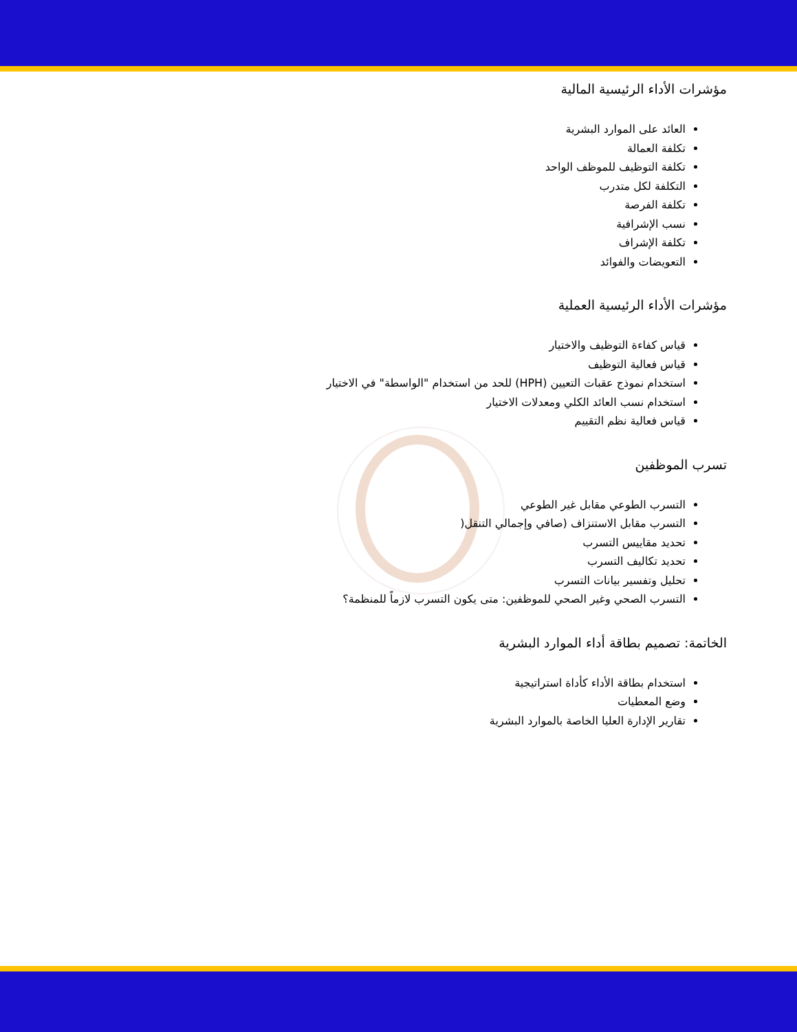مؤشرات الأداء الرئيسية المالية
العائد على الموارد البشرية
تكلفة العمالة
تكلفة التوظيف للموظف الواحد
التكلفة لكل متدرب
تكلفة الفرصة
نسب الإشرافية
تكلفة الإشراف
التعويضات والفوائد
مؤشرات الأداء الرئيسية العملية
قياس كفاءة التوظيف والاختيار
قياس فعالية التوظيف
استخدام نموذج عقبات التعيين (HPH) للحد من استخدام "الواسطة" في الاختيار
استخدام نسب العائد الكلي ومعدلات الاختيار
قياس فعالية نظم التقييم
تسرب الموظفين
التسرب الطوعي مقابل غير الطوعي
التسرب مقابل الاستنزاف (صافي وإجمالي التنقل(
تحديد مقاييس التسرب
تحديد تكاليف التسرب
تحليل وتفسير بيانات التسرب
التسرب الصحي وغير الصحي للموظفين: متى يكون التسرب لازماً للمنظمة؟
الخاتمة: تصميم بطاقة أداء الموارد البشرية
استخدام بطاقة الأداء كأداة استراتيجية
وضع المعطيات
تقارير الإدارة العليا الخاصة بالموارد البشرية